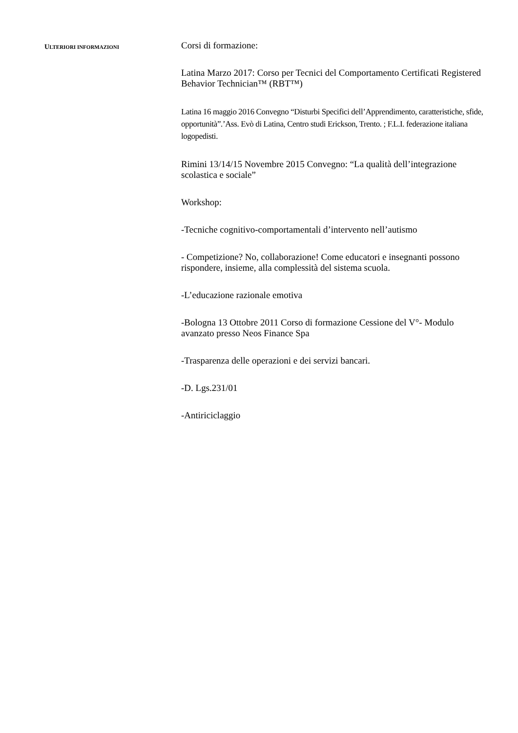ULTERIORI INFORMAZIONI
Corsi di formazione:
Latina Marzo 2017: Corso per Tecnici del Comportamento Certificati Registered Behavior Technician™ (RBT™)
Latina 16 maggio 2016 Convegno “Disturbi Specifici dell’Apprendimento, caratteristiche, sfide, opportunità”.’Ass. Evò di Latina, Centro studi Erickson, Trento. ; F.L.I. federazione italiana logopedisti.
Rimini 13/14/15 Novembre 2015 Convegno: “La qualità dell’integrazione scolastica e sociale”
Workshop:
-Tecniche cognitivo-comportamentali d’intervento nell’autismo
- Competizione? No, collaborazione! Come educatori e insegnanti possono rispondere, insieme, alla complessità del sistema scuola.
-L’educazione razionale emotiva
-Bologna 13 Ottobre 2011 Corso di formazione Cessione del V°- Modulo avanzato presso Neos Finance Spa
-Trasparenza delle operazioni e dei servizi bancari.
-D. Lgs.231/01
-Antiriciclaggio